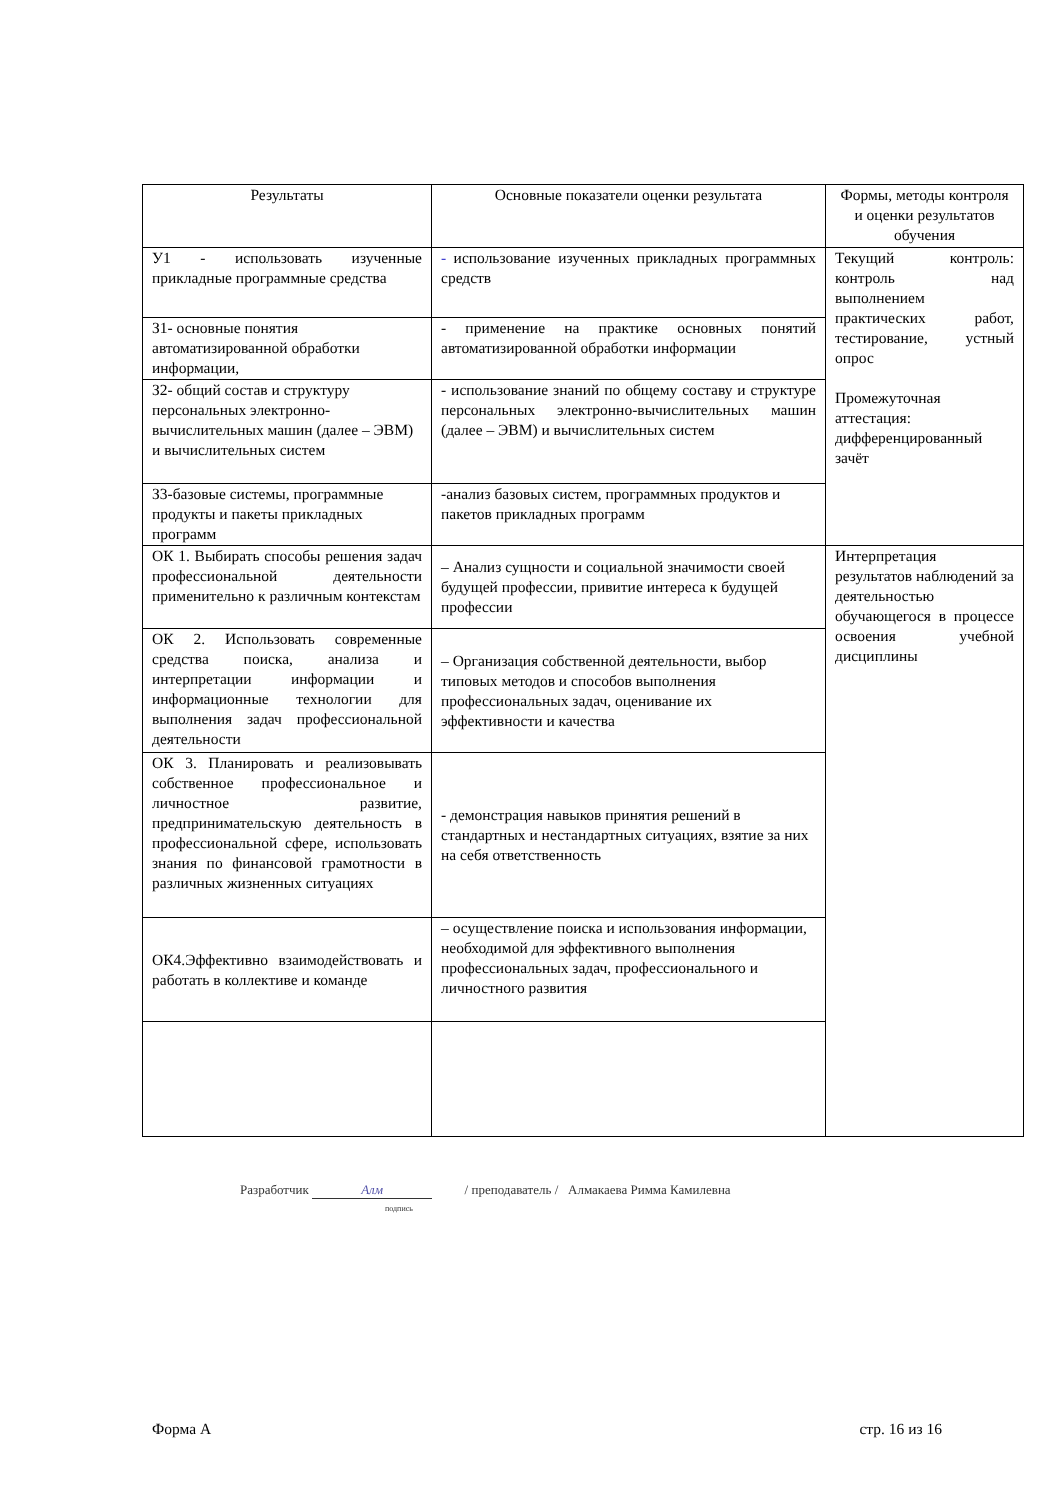| Результаты | Основные показатели оценки результата | Формы, методы контроля и оценки результатов обучения |
| --- | --- | --- |
| У1 - использовать изученные прикладные программные средства | - использование изученных прикладных программных средств | Текущий контроль: контроль над выполнением практических работ, тестирование, устный опрос Промежуточная аттестация: дифференцированный зачёт |
| З1- основные понятия автоматизированной обработки информации, | - применение на практике основных понятий автоматизированной обработки информации | |
| З2- общий состав и структуру персональных электронно-вычислительных машин (далее – ЭВМ) и вычислительных систем | - использование знаний по общему составу и структуре персональных электронно-вычислительных машин (далее – ЭВМ) и вычислительных систем | |
| З3-базовые системы, программные продукты и пакеты прикладных программ | -анализ базовых систем, программных продуктов и пакетов прикладных программ | |
| ОК 1. Выбирать способы решения задач профессиональной деятельности применительно к различным контекстам | – Анализ сущности и социальной значимости своей будущей профессии, привитие интереса к будущей профессии | Интерпретация результатов наблюдений за деятельностью обучающегося в процессе освоения учебной дисциплины |
| ОК 2. Использовать современные средства поиска, анализа и интерпретации информации и информационные технологии для выполнения задач профессиональной деятельности | – Организация собственной деятельности, выбор типовых методов и способов выполнения профессиональных задач, оценивание их эффективности и качества | |
| ОК 3. Планировать и реализовывать собственное профессиональное и личностное развитие, предпринимательскую деятельность в профессиональной сфере, использовать знания по финансовой грамотности в различных жизненных ситуациях | - демонстрация навыков принятия решений в стандартных и нестандартных ситуациях, взятие за них на себя ответственность | |
| ОК4.Эффективно взаимодействовать и работать в коллективе и команде | – осуществление поиска и использования информации, необходимой для эффективного выполнения профессиональных задач, профессионального и личностного развития | |
Разработчик Алм / преподаватель / Алмакаева Римма Камилевна
подпись
Форма А стр. 16 из 16